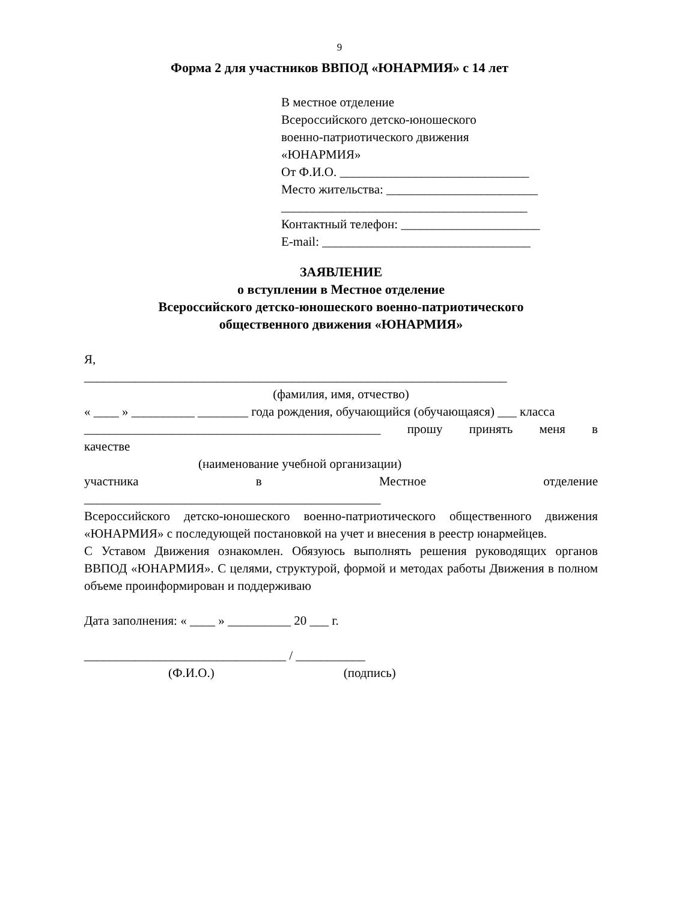9
Форма 2 для участников ВВПОД «ЮНАРМИЯ» с 14 лет
В местное отделение
Всероссийского детско-юношеского
военно-патриотического движения
«ЮНАРМИЯ»
От Ф.И.О. ______________________________
Место жительства: ________________________
_______________________________________
Контактный телефон: ______________________
E-mail: _________________________________
ЗАЯВЛЕНИЕ
о вступлении в Местное отделение
Всероссийского детско-юношеского военно-патриотического
общественного движения «ЮНАРМИЯ»
Я,
___________________________________________________________________
(фамилия, имя, отчество)
« ____ » __________ ________ года рождения, обучающийся (обучающаяся) ___ класса
_______________________________________________ прошу принять меня в
качестве
(наименование учебной организации)
участника в Местное отделение
_______________________________________________
Всероссийского детско-юношеского военно-патриотического общественного движения «ЮНАРМИЯ» с последующей постановкой на учет и внесения в реестр юнармейцев.
С Уставом Движения ознакомлен. Обязуюсь выполнять решения руководящих органов ВВПОД «ЮНАРМИЯ». С целями, структурой, формой и методах работы Движения в полном объеме проинформирован и поддерживаю
Дата заполнения: « ____ » __________ 20 ___ г.
________________________________ / ___________
(Ф.И.О.) (подпись)